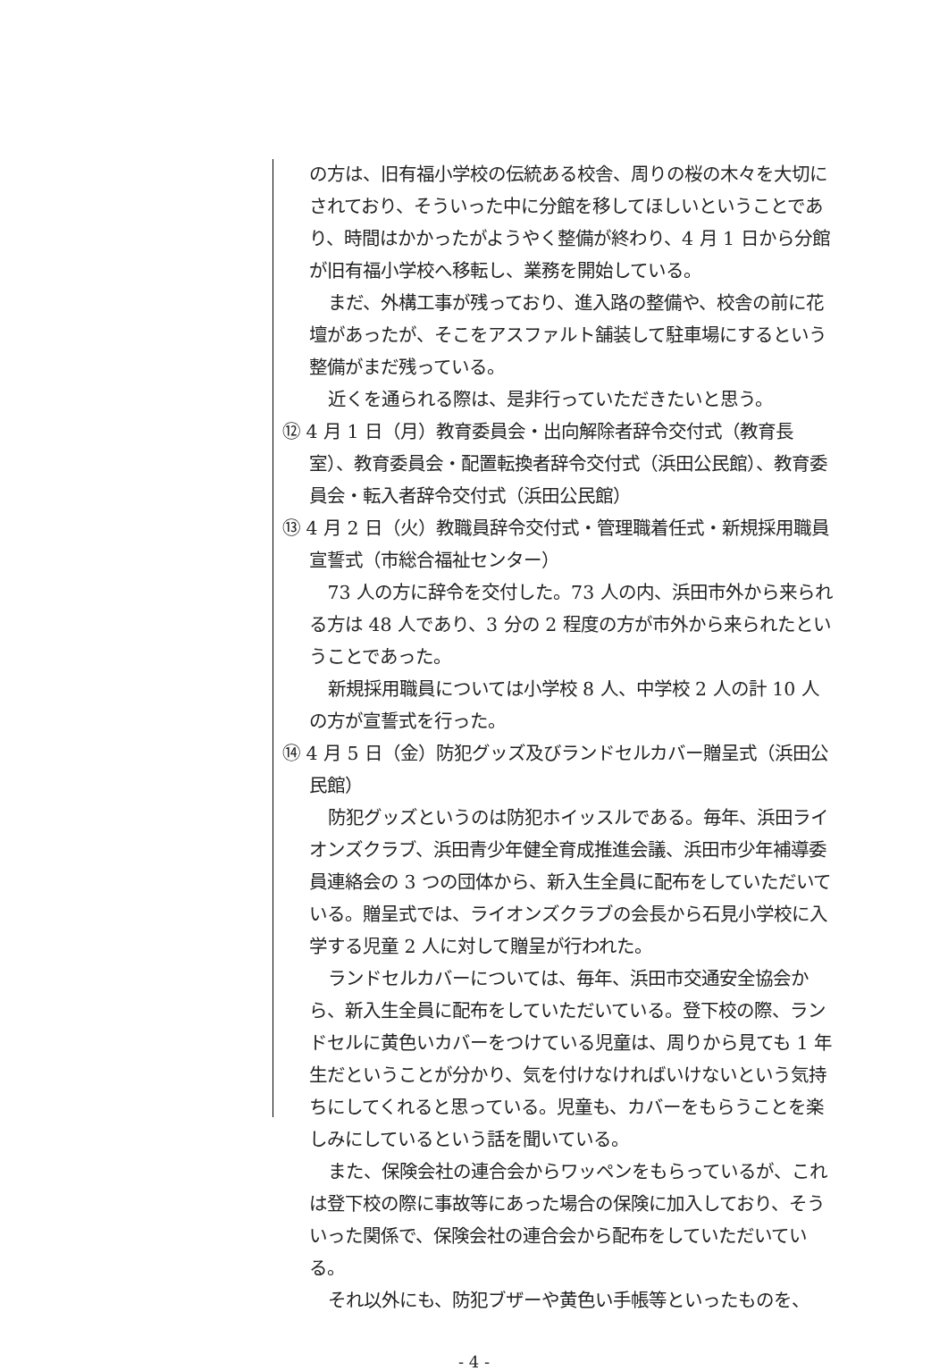の方は、旧有福小学校の伝統ある校舎、周りの桜の木々を大切にされており、そういった中に分館を移してほしいということであり、時間はかかったがようやく整備が終わり、4 月 1 日から分館が旧有福小学校へ移転し、業務を開始している。
まだ、外構工事が残っており、進入路の整備や、校舎の前に花壇があったが、そこをアスファルト舗装して駐車場にするという整備がまだ残っている。
近くを通られる際は、是非行っていただきたいと思う。
⑫ 4 月 1 日（月）教育委員会・出向解除者辞令交付式（教育長室）、教育委員会・配置転換者辞令交付式（浜田公民館）、教育委員会・転入者辞令交付式（浜田公民館）
⑬ 4 月 2 日（火）教職員辞令交付式・管理職着任式・新規採用職員宣誓式（市総合福祉センター）
73 人の方に辞令を交付した。73 人の内、浜田市外から来られる方は 48 人であり、3 分の 2 程度の方が市外から来られたということであった。
新規採用職員については小学校 8 人、中学校 2 人の計 10 人の方が宣誓式を行った。
⑭ 4 月 5 日（金）防犯グッズ及びランドセルカバー贈呈式（浜田公民館）
防犯グッズというのは防犯ホイッスルである。毎年、浜田ライオンズクラブ、浜田青少年健全育成推進会議、浜田市少年補導委員連絡会の 3 つの団体から、新入生全員に配布をしていただいている。贈呈式では、ライオンズクラブの会長から石見小学校に入学する児童 2 人に対して贈呈が行われた。
ランドセルカバーについては、毎年、浜田市交通安全協会から、新入生全員に配布をしていただいている。登下校の際、ランドセルに黄色いカバーをつけている児童は、周りから見ても 1 年生だということが分かり、気を付けなければいけないという気持ちにしてくれると思っている。児童も、カバーをもらうことを楽しみにしているという話を聞いている。
また、保険会社の連合会からワッペンをもらっているが、これは登下校の際に事故等にあった場合の保険に加入しており、そういった関係で、保険会社の連合会から配布をしていただいている。
それ以外にも、防犯ブザーや黄色い手帳等といったものを、
- 4 -